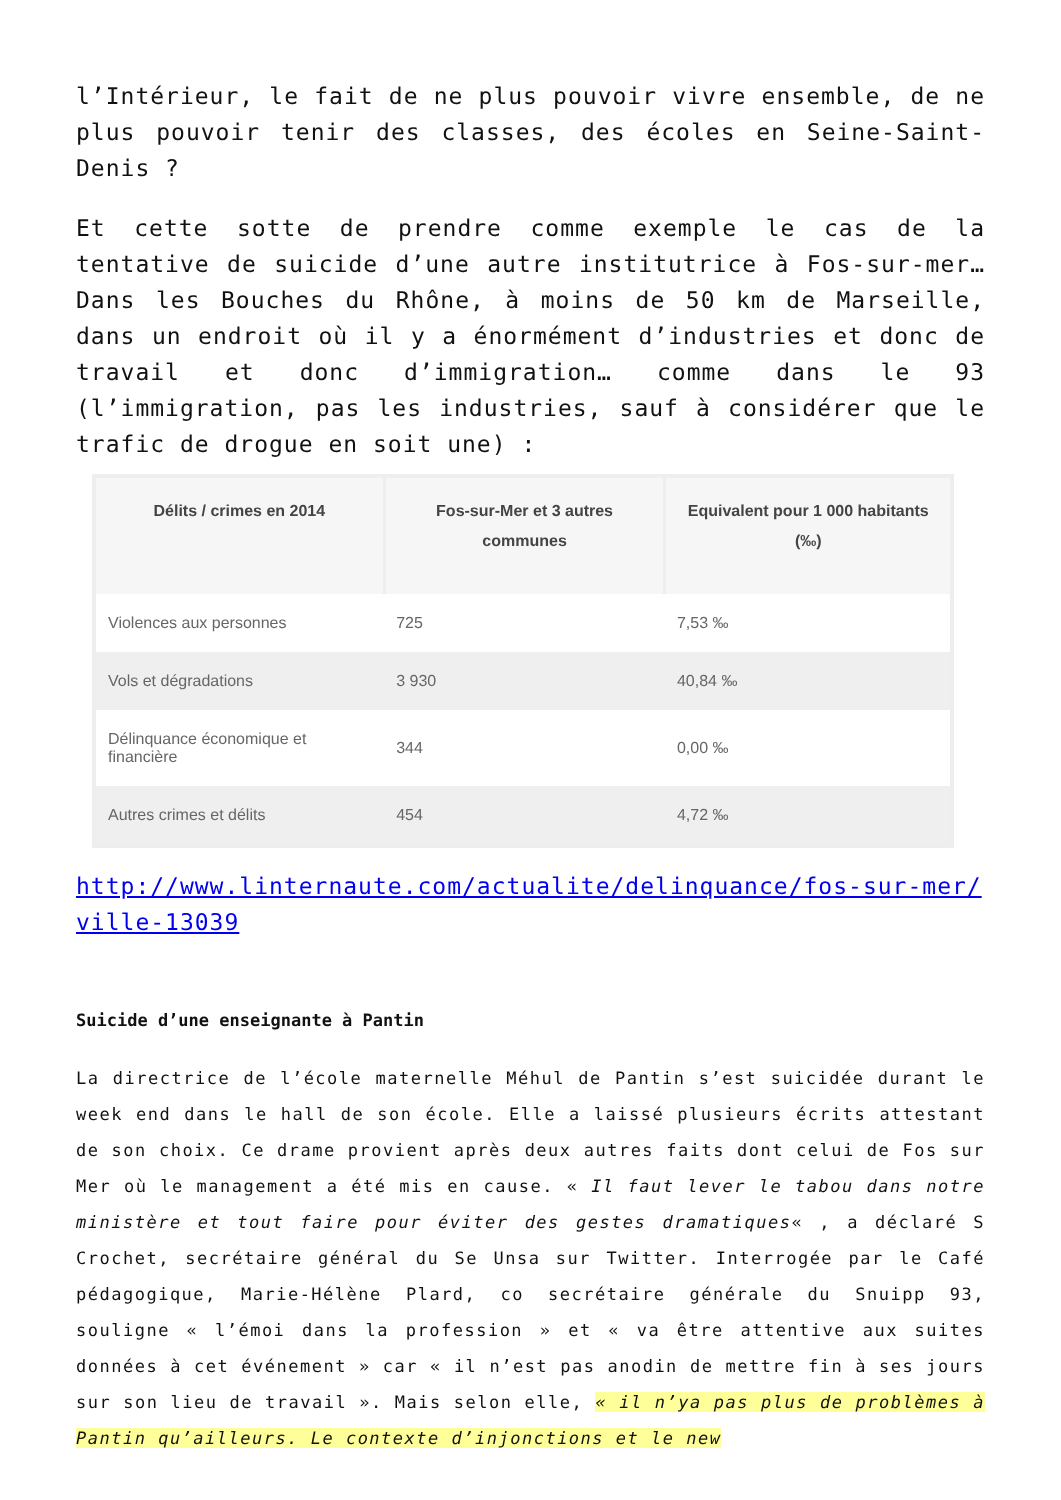l’Intérieur, le fait de ne plus pouvoir vivre ensemble, de ne plus pouvoir tenir des classes, des écoles en Seine-Saint-Denis ?
Et cette sotte de prendre comme exemple le cas de la tentative de suicide d’une autre institutrice à Fos-sur-mer… Dans les Bouches du Rhône, à moins de 50 km de Marseille, dans un endroit où il y a énormément d’industries et donc de travail et donc d’immigration… comme dans le 93 (l’immigration, pas les industries, sauf à considérer que le trafic de drogue en soit une) :
| Délits / crimes en 2014 | Fos-sur-Mer et 3 autres communes | Equivalent pour 1 000 habitants (‰) |
| --- | --- | --- |
| Violences aux personnes | 725 | 7,53 ‰ |
| Vols et dégradations | 3 930 | 40,84 ‰ |
| Délinquance économique et financière | 344 | 0,00 ‰ |
| Autres crimes et délits | 454 | 4,72 ‰ |
http://www.linternaute.com/actualite/delinquance/fos-sur-mer/ville-13039
Suicide d’une enseignante à Pantin
La directrice de l’école maternelle Méhul de Pantin s’est suicidée durant le week end dans le hall de son école. Elle a laissé plusieurs écrits attestant de son choix. Ce drame provient après deux autres faits dont celui de Fos sur Mer où le management a été mis en cause. « Il faut lever le tabou dans notre ministère et tout faire pour éviter des gestes dramatiques« , a déclaré S Crochet, secrétaire général du Se Unsa sur Twitter. Interrogée par le Café pédagogique, Marie-Hélène Plard, co secrétaire générale du Snuipp 93, souligne « l’émoi dans la profession » et « va être attentive aux suites données à cet événement » car « il n’est pas anodin de mettre fin à ses jours sur son lieu de travail ». Mais selon elle, « il n’ya pas plus de problèmes à Pantin qu’ailleurs. Le contexte d’injonctions et le new